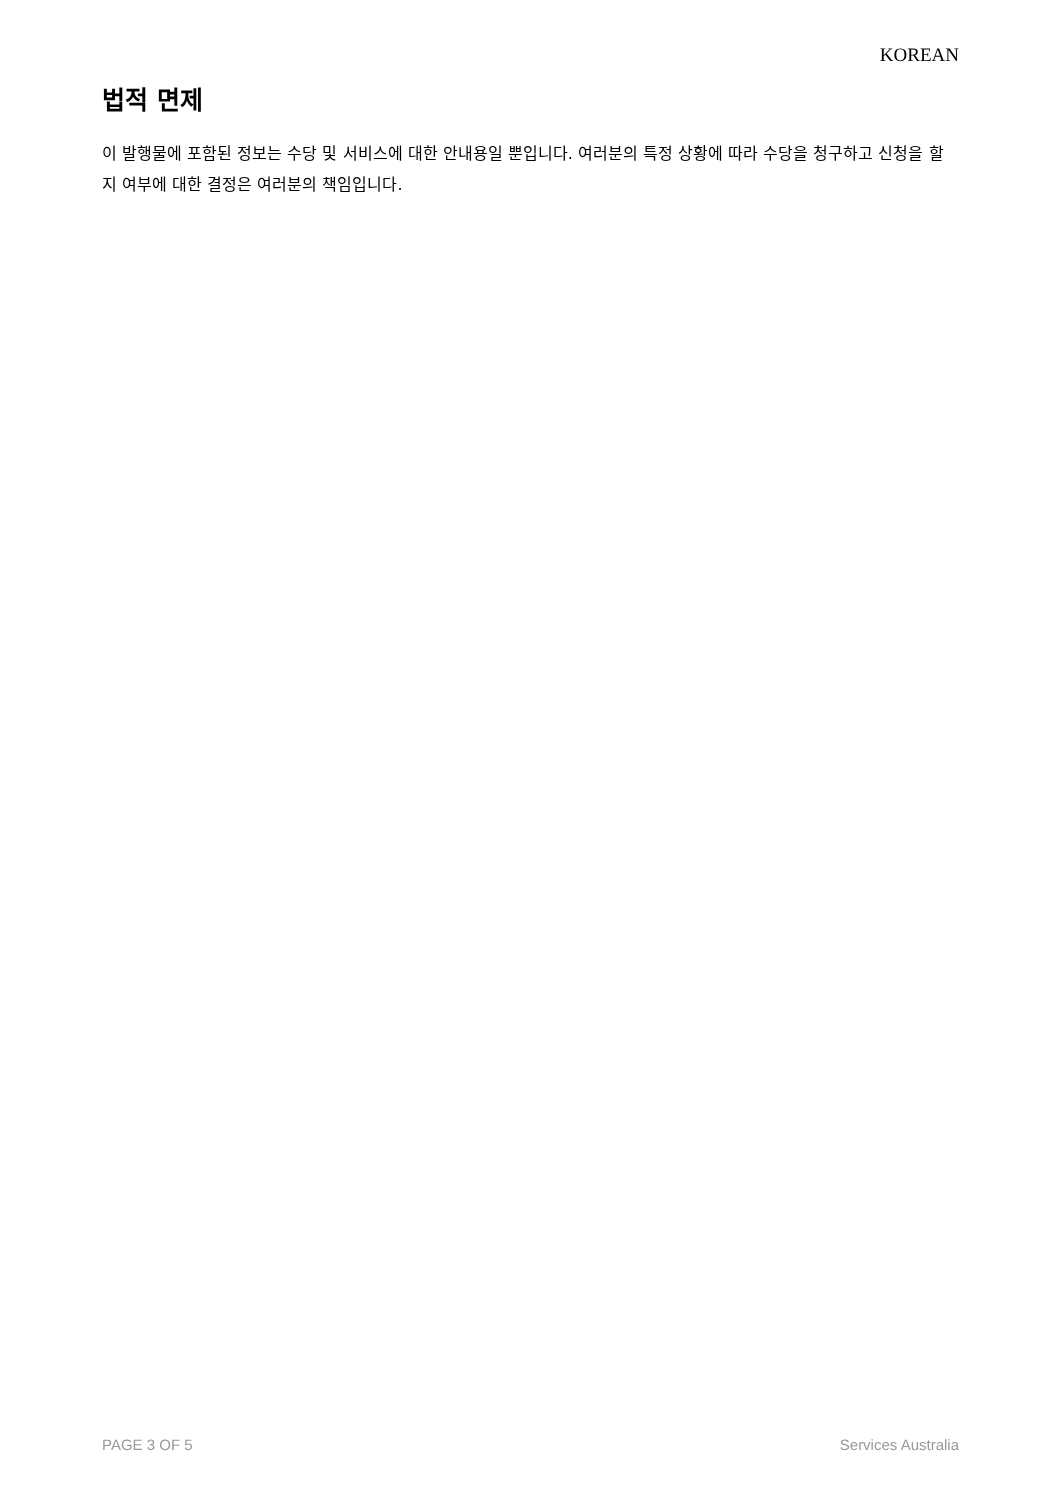KOREAN
법적 면제
이 발행물에 포함된 정보는 수당 및 서비스에 대한 안내용일 뿐입니다. 여러분의 특정 상황에 따라 수당을 청구하고 신청을 할 지 여부에 대한 결정은 여러분의 책임입니다.
PAGE 3 OF 5 Services Australia